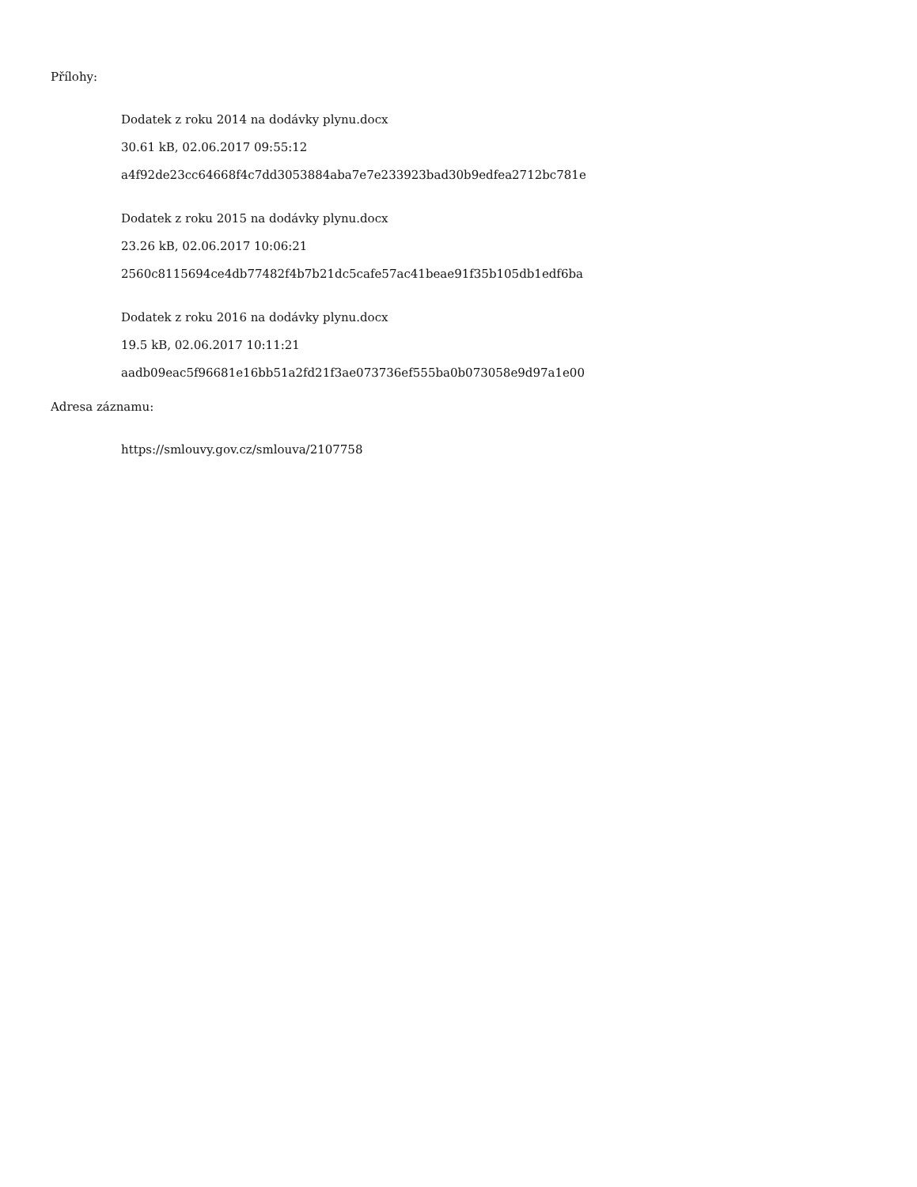Přílohy:
Dodatek z roku 2014 na dodávky plynu.docx
30.61 kB, 02.06.2017 09:55:12
a4f92de23cc64668f4c7dd3053884aba7e7e233923bad30b9edfea2712bc781e
Dodatek z roku 2015 na dodávky plynu.docx
23.26 kB, 02.06.2017 10:06:21
2560c8115694ce4db77482f4b7b21dc5cafe57ac41beae91f35b105db1edf6ba
Dodatek z roku 2016 na dodávky plynu.docx
19.5 kB, 02.06.2017 10:11:21
aadb09eac5f96681e16bb51a2fd21f3ae073736ef555ba0b073058e9d97a1e00
Adresa záznamu:
https://smlouvy.gov.cz/smlouva/2107758